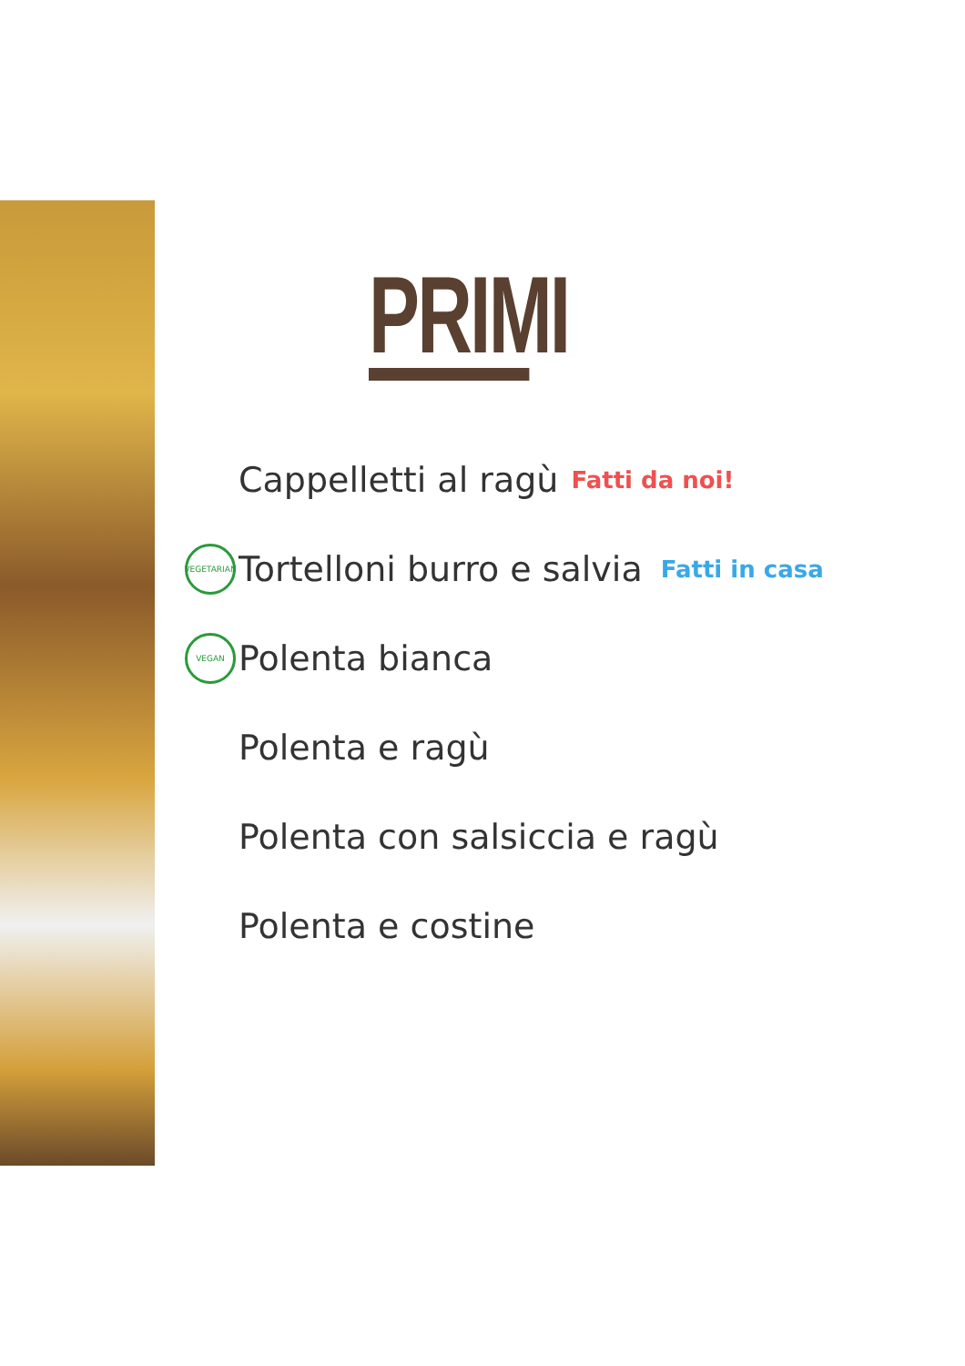PRIMI
Cappelletti al ragù Fatti da noi!
VEGETARIAN Tortelloni burro e salvia Fatti in casa
VEGAN Polenta bianca
Polenta e ragù
Polenta con salsiccia e ragù
Polenta e costine